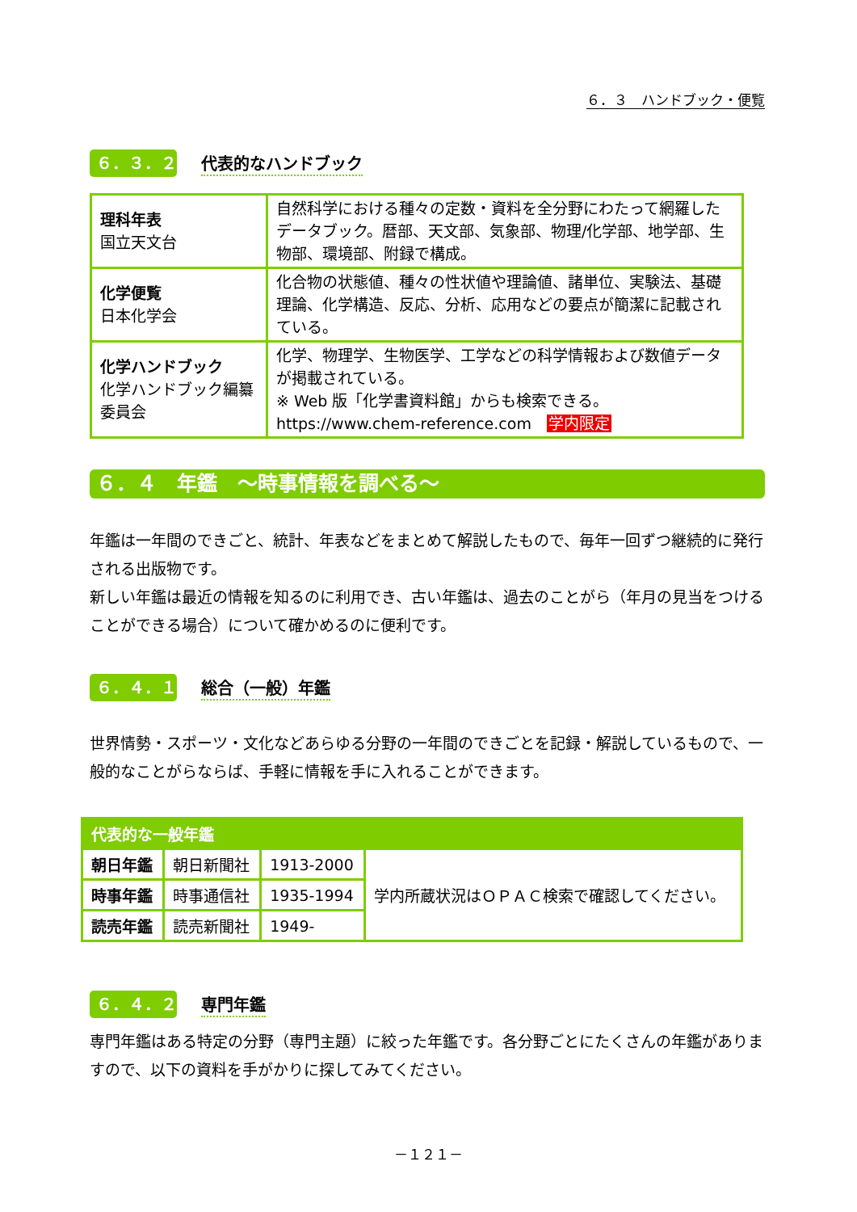６．３　ハンドブック・便覧
６．３．２
代表的なハンドブック
| 理科年表 国立天文台 | 自然科学における種々の定数・資料を全分野にわたって網羅したデータブック。暦部、天文部、気象部、物理/化学部、地学部、生物部、環境部、附録で構成。 |
| 化学便覧 日本化学会 | 化合物の状態値、種々の性状値や理論値、諸単位、実験法、基礎理論、化学構造、反応、分析、応用などの要点が簡潔に記載されている。 |
| 化学ハンドブック 化学ハンドブック編纂委員会 | 化学、物理学、生物医学、工学などの科学情報および数値データが掲載されている。 ※ Web 版「化学書資料館」からも検索できる。 https://www.chem-reference.com 学内限定 |
６．４　年鑑　～時事情報を調べる～
年鑑は一年間のできごと、統計、年表などをまとめて解説したもので、毎年一回ずつ継続的に発行される出版物です。
新しい年鑑は最近の情報を知るのに利用でき、古い年鑑は、過去のことがら（年月の見当をつけることができる場合）について確かめるのに便利です。
６．４．１
総合（一般）年鑑
世界情勢・スポーツ・文化などあらゆる分野の一年間のできごとを記録・解説しているもので、一般的なことがらならば、手軽に情報を手に入れることができます。
| 代表的な一般年鑑 | | | |
| 朝日年鑑 | 朝日新聞社 | 1913-2000 | 学内所蔵状況はＯＰＡＣ検索で確認してください。 |
| 時事年鑑 | 時事通信社 | 1935-1994 | |
| 読売年鑑 | 読売新聞社 | 1949- | |
６．４．２
専門年鑑
専門年鑑はある特定の分野（専門主題）に絞った年鑑です。各分野ごとにたくさんの年鑑がありますので、以下の資料を手がかりに探してみてください。
－１２１－